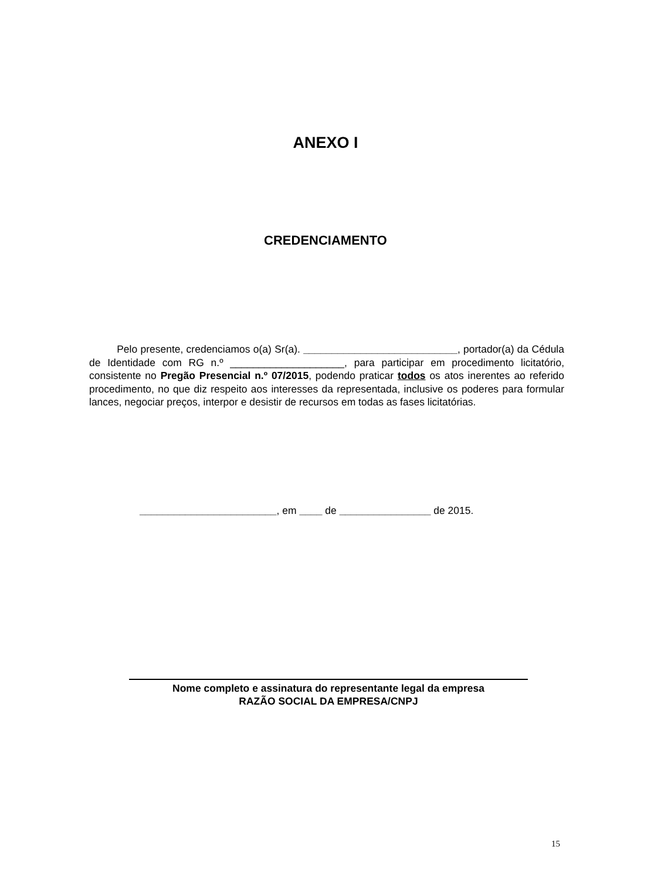ANEXO I
CREDENCIAMENTO
Pelo presente, credenciamos o(a) Sr(a). ___________________________, portador(a) da Cédula de Identidade com RG n.º ____________________, para participar em procedimento licitatório, consistente no Pregão Presencial n.º 07/2015, podendo praticar todos os atos inerentes ao referido procedimento, no que diz respeito aos interesses da representada, inclusive os poderes para formular lances, negociar preços, interpor e desistir de recursos em todas as fases licitatórias.
________________________, em ____ de ________________ de 2015.
Nome completo e assinatura do representante legal da empresa
RAZÃO SOCIAL DA EMPRESA/CNPJ
15